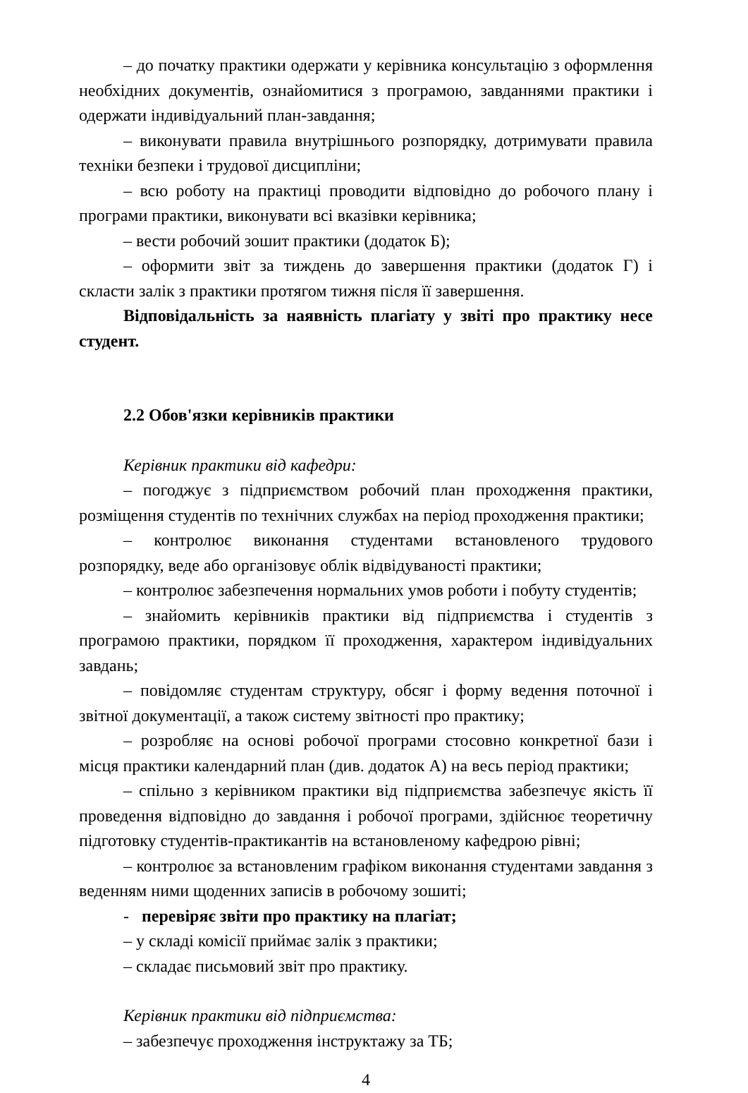– до початку практики одержати у керівника консультацію з оформлення необхідних документів, ознайомитися з програмою, завданнями практики і одержати індивідуальний план-завдання;
– виконувати правила внутрішнього розпорядку, дотримувати правила техніки безпеки і трудової дисципліни;
– всю роботу на практиці проводити відповідно до робочого плану і програми практики, виконувати всі вказівки керівника;
– вести робочий зошит практики (додаток Б);
– оформити звіт за тиждень до завершення практики (додаток Г) і скласти залік з практики протягом тижня після її завершення.
Відповідальність за наявність плагіату у звіті про практику несе студент.
2.2 Обов'язки керівників практики
Керівник практики від кафедри:
– погоджує з підприємством робочий план проходження практики, розміщення студентів по технічних службах на період проходження практики;
– контролює виконання студентами встановленого трудового розпорядку, веде або організовує облік відвідуваності практики;
– контролює забезпечення нормальних умов роботи і побуту студентів;
– знайомить керівників практики від підприємства і студентів з програмою практики, порядком її проходження, характером індивідуальних завдань;
– повідомляє студентам структуру, обсяг і форму ведення поточної і звітної документації, а також систему звітності про практику;
– розробляє на основі робочої програми стосовно конкретної бази і місця практики календарний план (див. додаток А) на весь період практики;
– спільно з керівником практики від підприємства забезпечує якість її проведення відповідно до завдання і робочої програми, здійснює теоретичну підготовку студентів-практикантів на встановленому кафедрою рівні;
– контролює за встановленим графіком виконання студентами завдання з веденням ними щоденних записів в робочому зошиті;
- перевіряє звіти про практику на плагіат;
– у складі комісії приймає залік з практики;
– складає письмовий звіт про практику.
Керівник практики від підприємства:
– забезпечує проходження інструктажу за ТБ;
4